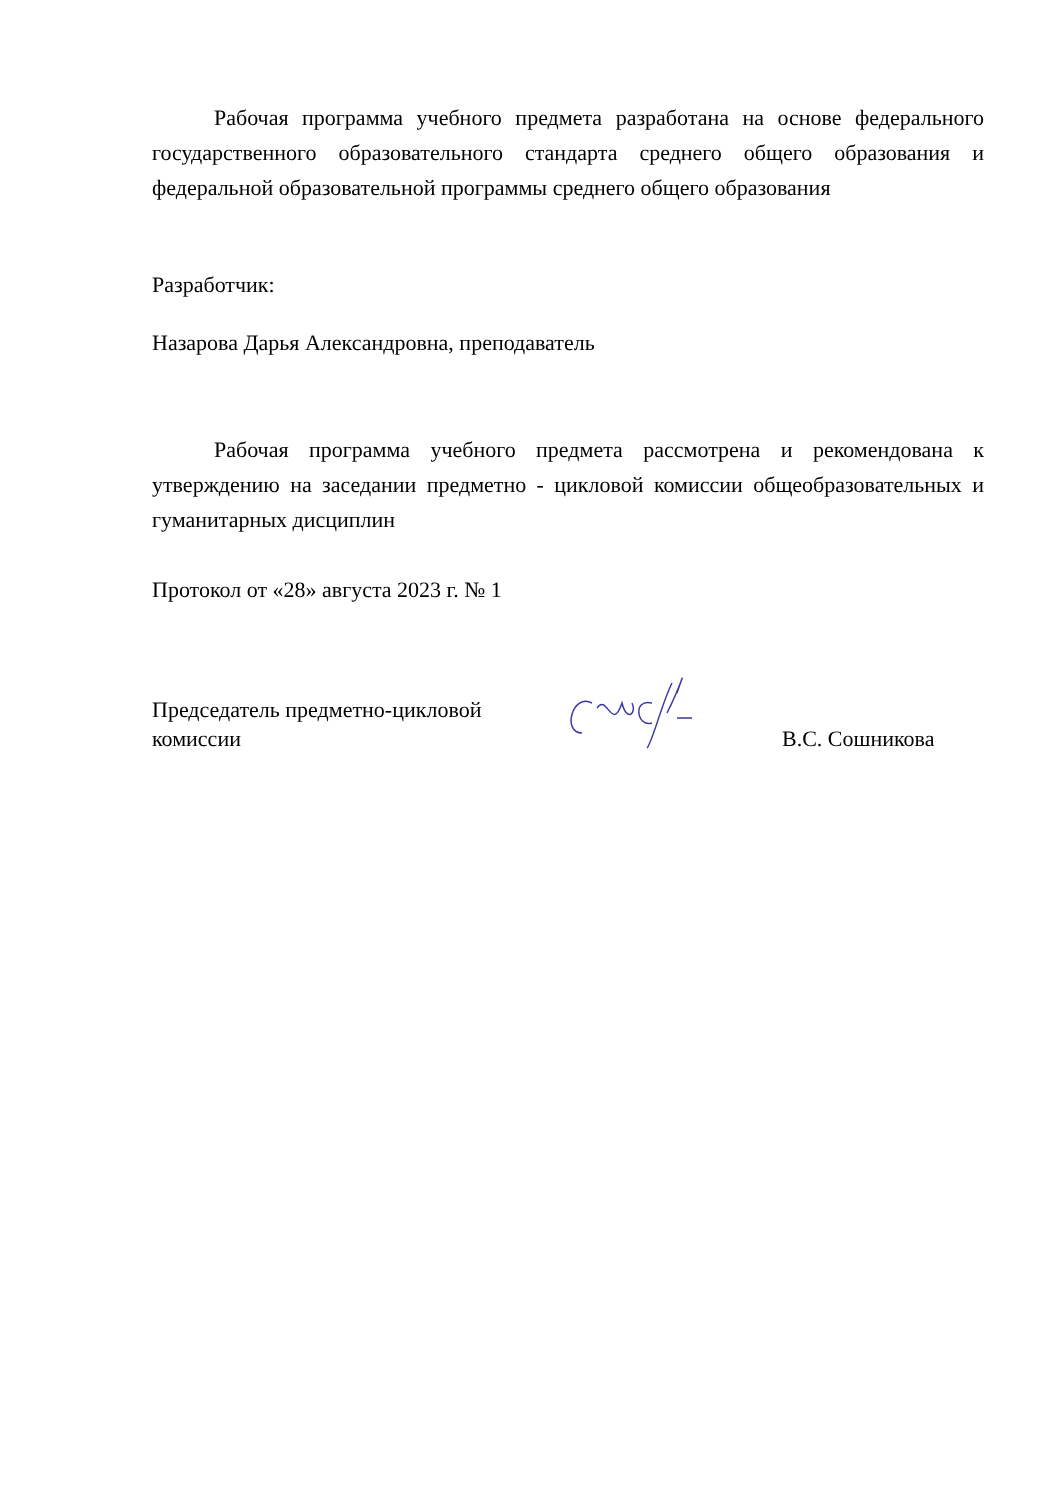Рабочая программа учебного предмета разработана на основе федерального государственного образовательного стандарта среднего общего образования и федеральной образовательной программы среднего общего образования
Разработчик:
Назарова Дарья Александровна, преподаватель
Рабочая программа учебного предмета рассмотрена и рекомендована к утверждению на заседании предметно - цикловой комиссии общеобразовательных и гуманитарных дисциплин
Протокол от «28» августа 2023 г. № 1
Председатель предметно-цикловой комиссии
В.С. Сошникова